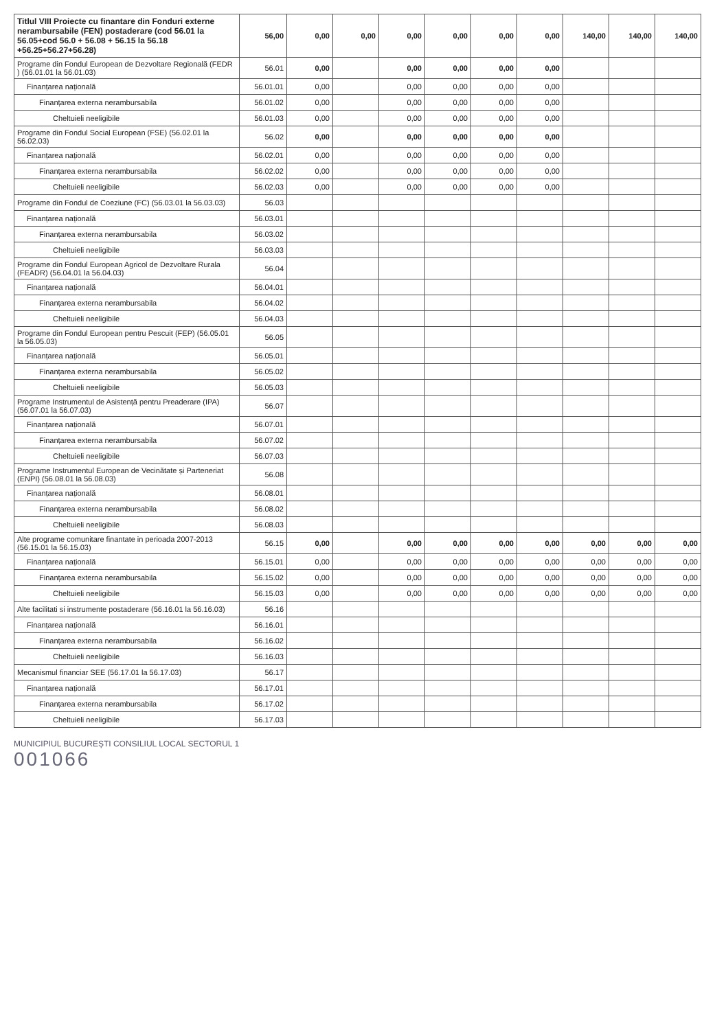| Titlul VIII Proiecte cu finantare din Fonduri externe nerambursabile (FEN) postaderare (cod 56.01 la 56.05+cod 56.0 + 56.08 + 56.15 la 56.18 +56.25+56.27+56.28) | 56,00 | 0,00 | 0,00 | 0,00 | 0,00 | 0,00 | 0,00 | 140,00 | 140,00 | 140,00 |
| Programe din Fondul European de Dezvoltare Regională (FEDR ) (56.01.01 la 56.01.03) | 56.01 | 0,00 | | 0,00 | 0,00 | 0,00 | 0,00 | | | |
| Finanțarea națională | 56.01.01 | 0,00 | | 0,00 | 0,00 | 0,00 | 0,00 | | | |
| Finanțarea externa nerambursabila | 56.01.02 | 0,00 | | 0,00 | 0,00 | 0,00 | 0,00 | | | |
| Cheltuieli neeligibile | 56.01.03 | 0,00 | | 0,00 | 0,00 | 0,00 | 0,00 | | | |
| Programe din Fondul Social European (FSE) (56.02.01 la 56.02.03) | 56.02 | 0,00 | | 0,00 | 0,00 | 0,00 | 0,00 | | | |
| Finanțarea națională | 56.02.01 | 0,00 | | 0,00 | 0,00 | 0,00 | 0,00 | | | |
| Finanțarea externa nerambursabila | 56.02.02 | 0,00 | | 0,00 | 0,00 | 0,00 | 0,00 | | | |
| Cheltuieli neeligibile | 56.02.03 | 0,00 | | 0,00 | 0,00 | 0,00 | 0,00 | | | |
| Programe din Fondul de Coeziune (FC) (56.03.01 la 56.03.03) | 56.03 | | | | | | | | | |
| Finanțarea națională | 56.03.01 | | | | | | | | | |
| Finanțarea externa nerambursabila | 56.03.02 | | | | | | | | | |
| Cheltuieli neeligibile | 56.03.03 | | | | | | | | | |
| Programe din Fondul European Agricol de Dezvoltare Rurala (FEADR) (56.04.01 la 56.04.03) | 56.04 | | | | | | | | | |
| Finanțarea națională | 56.04.01 | | | | | | | | | |
| Finanțarea externa nerambursabila | 56.04.02 | | | | | | | | | |
| Cheltuieli neeligibile | 56.04.03 | | | | | | | | | |
| Programe din Fondul European pentru Pescuit (FEP) (56.05.01 la 56.05.03) | 56.05 | | | | | | | | | |
| Finanțarea națională | 56.05.01 | | | | | | | | | |
| Finanțarea externa nerambursabila | 56.05.02 | | | | | | | | | |
| Cheltuieli neeligibile | 56.05.03 | | | | | | | | | |
| Programe Instrumentul de Asistență pentru Preaderare (IPA) (56.07.01 la 56.07.03) | 56.07 | | | | | | | | | |
| Finanțarea națională | 56.07.01 | | | | | | | | | |
| Finanțarea externa nerambursabila | 56.07.02 | | | | | | | | | |
| Cheltuieli neeligibile | 56.07.03 | | | | | | | | | |
| Programe Instrumentul European de Vecinătate și Parteneriat (ENPI) (56.08.01 la 56.08.03) | 56.08 | | | | | | | | | |
| Finanțarea națională | 56.08.01 | | | | | | | | | |
| Finanțarea externa nerambursabila | 56.08.02 | | | | | | | | | |
| Cheltuieli neeligibile | 56.08.03 | | | | | | | | | |
| Alte programe comunitare finantate in perioada 2007-2013 (56.15.01 la 56.15.03) | 56.15 | 0,00 | | 0,00 | 0,00 | 0,00 | 0,00 | 0,00 | 0,00 | 0,00 |
| Finanțarea națională | 56.15.01 | 0,00 | | 0,00 | 0,00 | 0,00 | 0,00 | 0,00 | 0,00 | 0,00 |
| Finanțarea externa nerambursabila | 56.15.02 | 0,00 | | 0,00 | 0,00 | 0,00 | 0,00 | 0,00 | 0,00 | 0,00 |
| Cheltuieli neeligibile | 56.15.03 | 0,00 | | 0,00 | 0,00 | 0,00 | 0,00 | 0,00 | 0,00 | 0,00 |
| Alte facilitati si instrumente postaderare (56.16.01 la 56.16.03) | 56.16 | | | | | | | | | |
| Finanțarea națională | 56.16.01 | | | | | | | | | |
| Finanțarea externa nerambursabila | 56.16.02 | | | | | | | | | |
| Cheltuieli neeligibile | 56.16.03 | | | | | | | | | |
| Mecanismul financiar SEE (56.17.01 la 56.17.03) | 56.17 | | | | | | | | | |
| Finanțarea națională | 56.17.01 | | | | | | | | | |
| Finanțarea externa nerambursabila | 56.17.02 | | | | | | | | | |
| Cheltuieli neeligibile | 56.17.03 | | | | | | | | | |
MUNICIPIUL BUCUREȘTI CONSILIUL LOCAL SECTORUL 1
001066